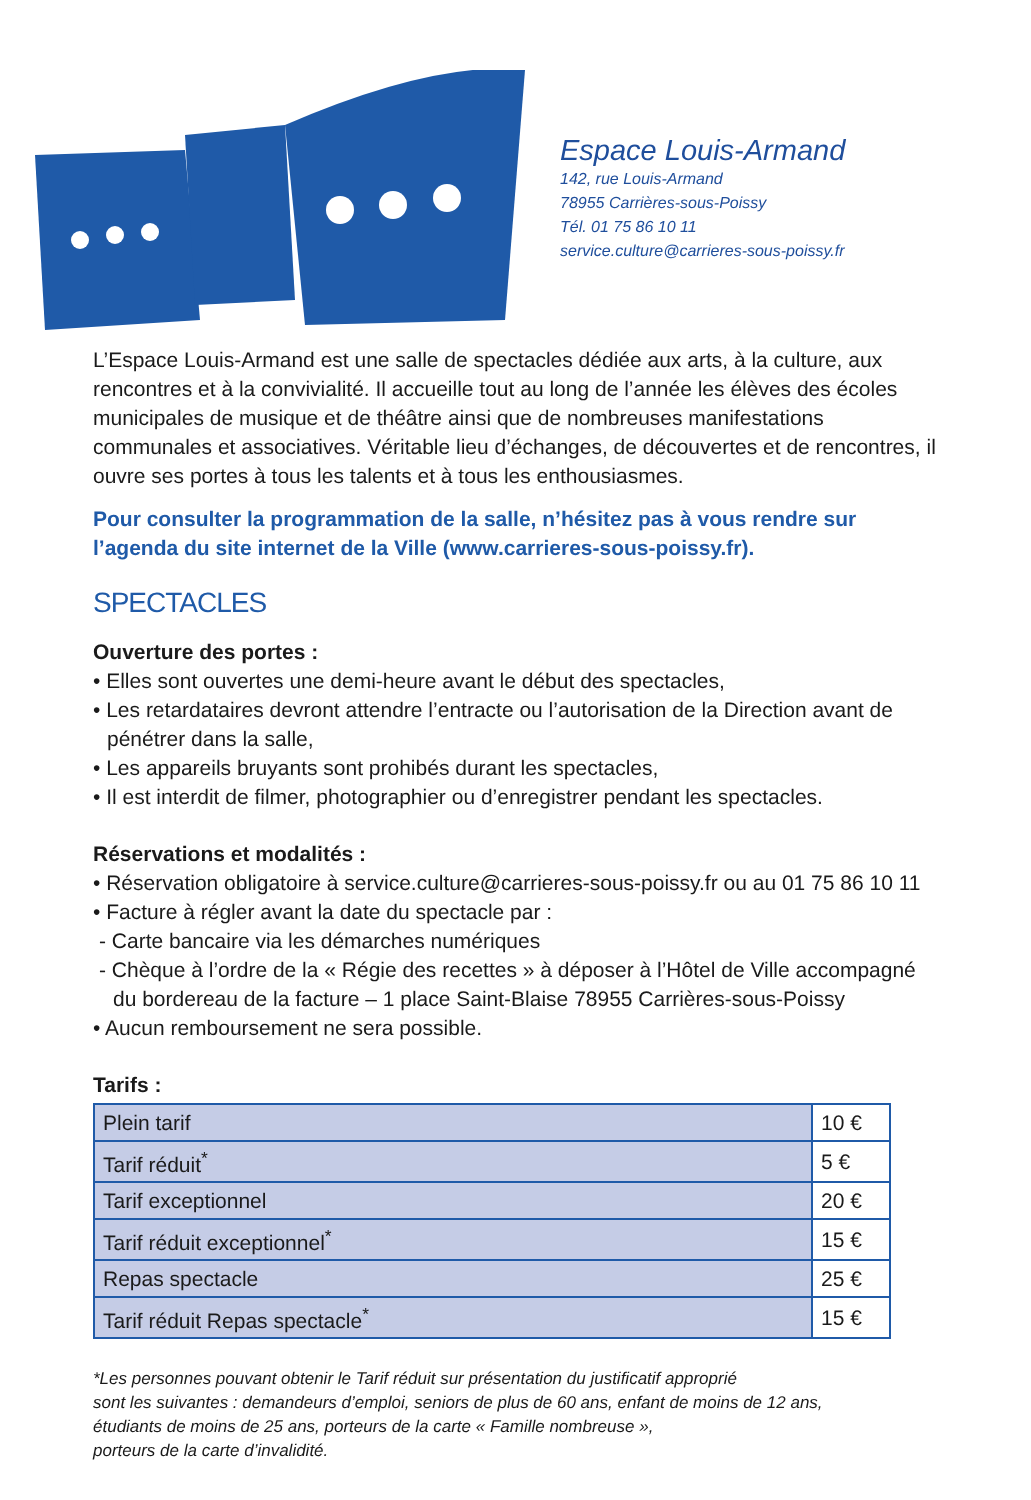Espace Louis-Armand
142, rue Louis-Armand
78955 Carrières-sous-Poissy
Tél. 01 75 86 10 11
service.culture@carrieres-sous-poissy.fr
L’Espace Louis-Armand est une salle de spectacles dédiée aux arts, à la culture, aux rencontres et à la convivialité. Il accueille tout au long de l’année les élèves des écoles municipales de musique et de théâtre ainsi que de nombreuses manifestations communales et associatives. Véritable lieu d’échanges, de découvertes et de rencontres, il ouvre ses portes à tous les talents et à tous les enthousiasmes.
Pour consulter la programmation de la salle, n’hésitez pas à vous rendre sur l’agenda du site internet de la Ville (www.carrieres-sous-poissy.fr).
SPECTACLES
Ouverture des portes :
• Elles sont ouvertes une demi-heure avant le début des spectacles,
• Les retardataires devront attendre l’entracte ou l’autorisation de la Direction avant de pénétrer dans la salle,
• Les appareils bruyants sont prohibés durant les spectacles,
• Il est interdit de filmer, photographier ou d’enregistrer pendant les spectacles.
Réservations et modalités :
• Réservation obligatoire à service.culture@carrieres-sous-poissy.fr ou au 01 75 86 10 11
• Facture à régler avant la date du spectacle par :
- Carte bancaire via les démarches numériques
- Chèque à l’ordre de la « Régie des recettes » à déposer à l’Hôtel de Ville accompagné du bordereau de la facture – 1 place Saint-Blaise 78955 Carrières-sous-Poissy
• Aucun remboursement ne sera possible.
Tarifs :
| Plein tarif | 10 € |
| Tarif réduit<sup>*</sup> | 5 € |
| Tarif exceptionnel | 20 € |
| Tarif réduit exceptionnel<sup>*</sup> | 15 € |
| Repas spectacle | 25 € |
| Tarif réduit Repas spectacle<sup>*</sup> | 15 € |
*Les personnes pouvant obtenir le Tarif réduit sur présentation du justificatif approprié
sont les suivantes : demandeurs d’emploi, seniors de plus de 60 ans, enfant de moins de 12 ans,
étudiants de moins de 25 ans, porteurs de la carte « Famille nombreuse »,
porteurs de la carte d’invalidité.